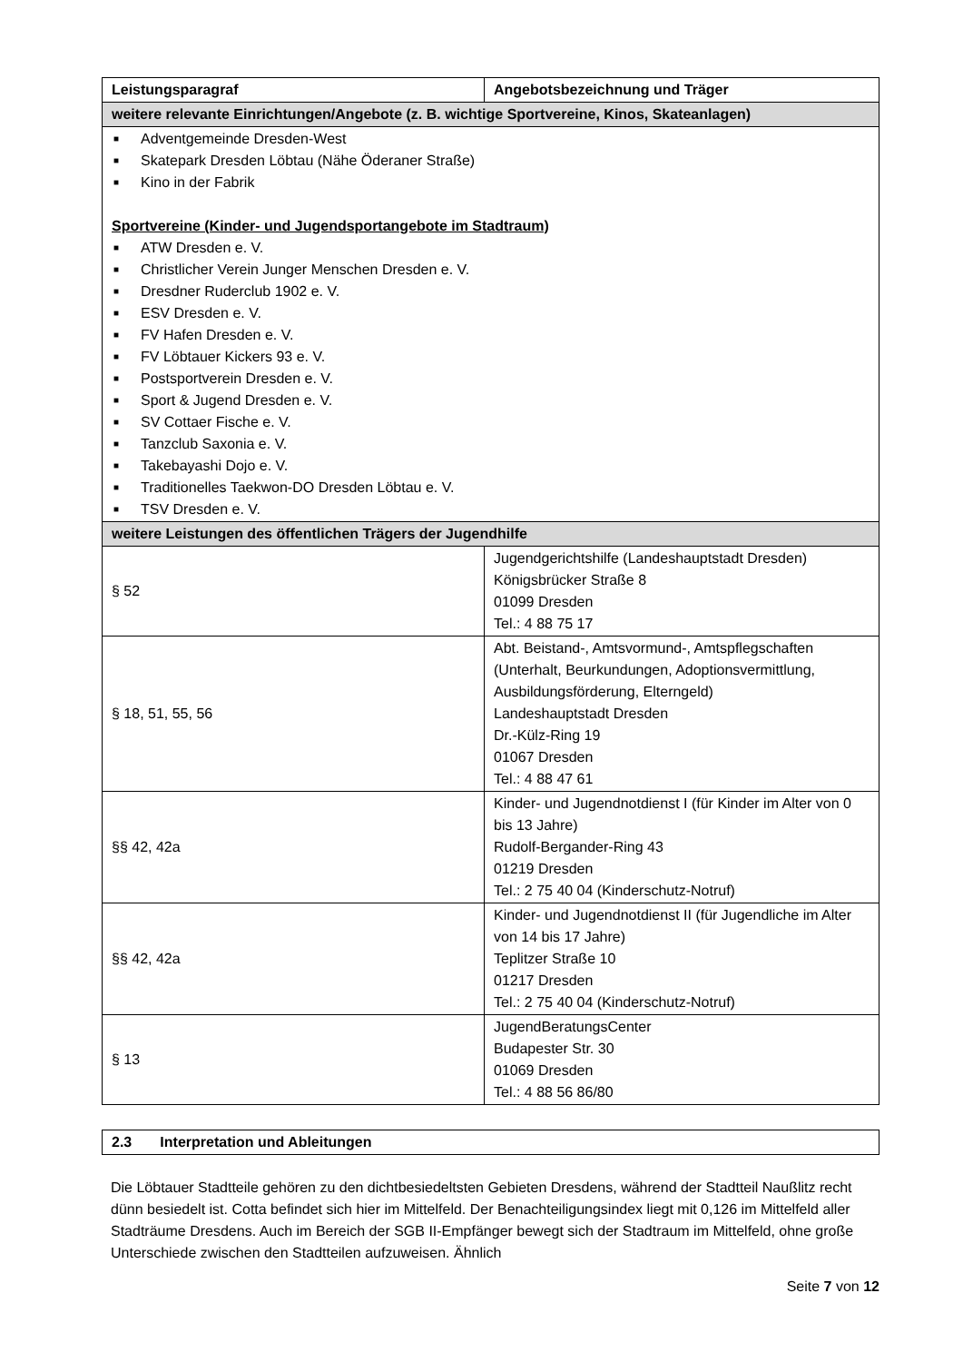| Leistungsparagraf | Angebotsbezeichnung und Träger |
| --- | --- |
| weitere relevante Einrichtungen/Angebote (z. B. wichtige Sportvereine, Kinos, Skateanlagen) | |
| ■ Adventgemeinde Dresden-West ■ Skatepark Dresden Löbtau (Nähe Öderaner Straße) ■ Kino in der Fabrik Sportvereine (Kinder- und Jugendsportangebote im Stadtraum) ■ ATW Dresden e. V. ■ Christlicher Verein Junger Menschen Dresden e. V. ■ Dresdner Ruderclub 1902 e. V. ■ ESV Dresden e. V. ■ FV Hafen Dresden e. V. ■ FV Löbtauer Kickers 93 e. V. ■ Postsportverein Dresden e. V. ■ Sport & Jugend Dresden e. V. ■ SV Cottaer Fische e. V. ■ Tanzclub Saxonia e. V. ■ Takebayashi Dojo e. V. ■ Traditionelles Taekwon-DO Dresden Löbtau e. V. ■ TSV Dresden e. V. | |
| weitere Leistungen des öffentlichen Trägers der Jugendhilfe | |
| § 52 | Jugendgerichtshilfe (Landeshauptstadt Dresden) Königsbrücker Straße 8 01099 Dresden Tel.: 4 88 75 17 |
| § 18, 51, 55, 56 | Abt. Beistand-, Amtsvormund-, Amtspflegschaften (Unterhalt, Beurkundungen, Adoptionsvermittlung, Ausbildungsförderung, Elterngeld) Landeshauptstadt Dresden Dr.-Külz-Ring 19 01067 Dresden Tel.: 4 88 47 61 |
| §§ 42, 42a | Kinder- und Jugendnotdienst I (für Kinder im Alter von 0 bis 13 Jahre) Rudolf-Bergander-Ring 43 01219 Dresden Tel.: 2 75 40 04 (Kinderschutz-Notruf) |
| §§ 42, 42a | Kinder- und Jugendnotdienst II (für Jugendliche im Alter von 14 bis 17 Jahre) Teplitzer Straße 10 01217 Dresden Tel.: 2 75 40 04 (Kinderschutz-Notruf) |
| § 13 | JugendBeratungsCenter Budapester Str. 30 01069 Dresden Tel.: 4 88 56 86/80 |
2.3 Interpretation und Ableitungen
Die Löbtauer Stadtteile gehören zu den dichtbesiedeltsten Gebieten Dresdens, während der Stadtteil Naußlitz recht dünn besiedelt ist. Cotta befindet sich hier im Mittelfeld. Der Benachteiligungsindex liegt mit 0,126 im Mittelfeld aller Stadträume Dresdens. Auch im Bereich der SGB II-Empfänger bewegt sich der Stadtraum im Mittelfeld, ohne große Unterschiede zwischen den Stadtteilen aufzuweisen. Ähnlich
Seite 7 von 12